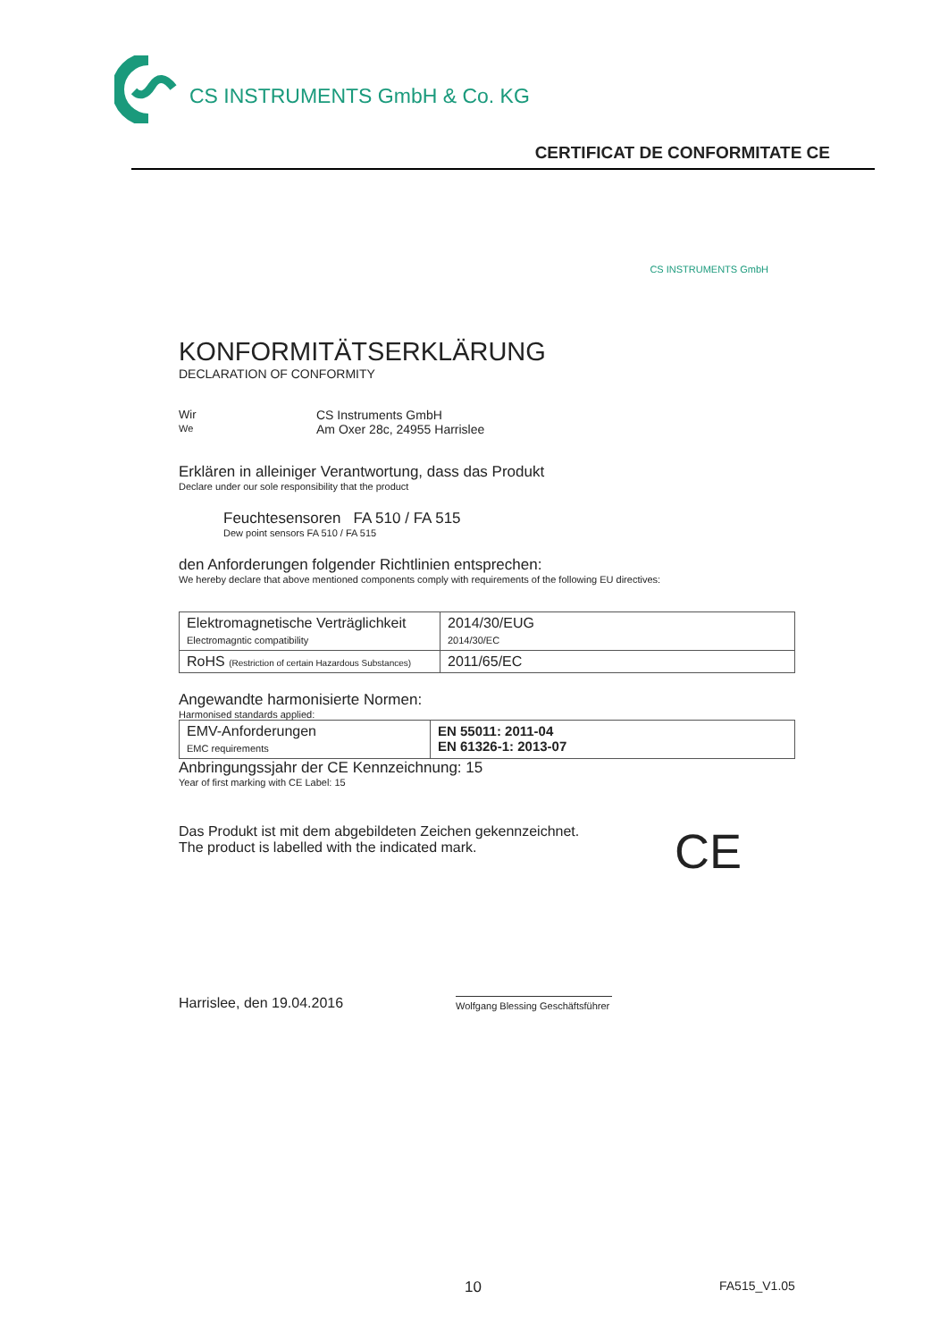CS INSTRUMENTS GmbH & Co. KG
CERTIFICAT DE CONFORMITATE CE
CS INSTRUMENTS GmbH
KONFORMITÄTSERKLÄRUNG
DECLARATION OF CONFORMITY
Wir
We
CS Instruments GmbH
Am Oxer 28c, 24955 Harrislee
Erklären in alleiniger Verantwortung, dass das Produkt
Declare under our sole responsibility that the product
Feuchtesensoren FA 510 / FA 515
Dew point sensors FA 510 / FA 515
den Anforderungen folgender Richtlinien entsprechen:
We hereby declare that above mentioned components comply with requirements of the following EU directives:
| Elektromagnetische Verträglichkeit Electromagntic compatibility | 2014/30/EUG 2014/30/EC |
| RoHS (Restriction of certain Hazardous Substances) | 2011/65/EC |
Angewandte harmonisierte Normen:
Harmonised standards applied:
| EMV-Anforderungen EMC requirements | EN 55011: 2011-04 EN 61326-1: 2013-07 |
Anbringungssjahr der CE Kennzeichnung: 15
Year of first marking with CE Label: 15
Das Produkt ist mit dem abgebildeten Zeichen gekennzeichnet.
The product is labelled with the indicated mark.
CE
Harrislee, den 19.04.2016
Wolfgang Blessing Geschäftsführer
10 FA515_V1.05